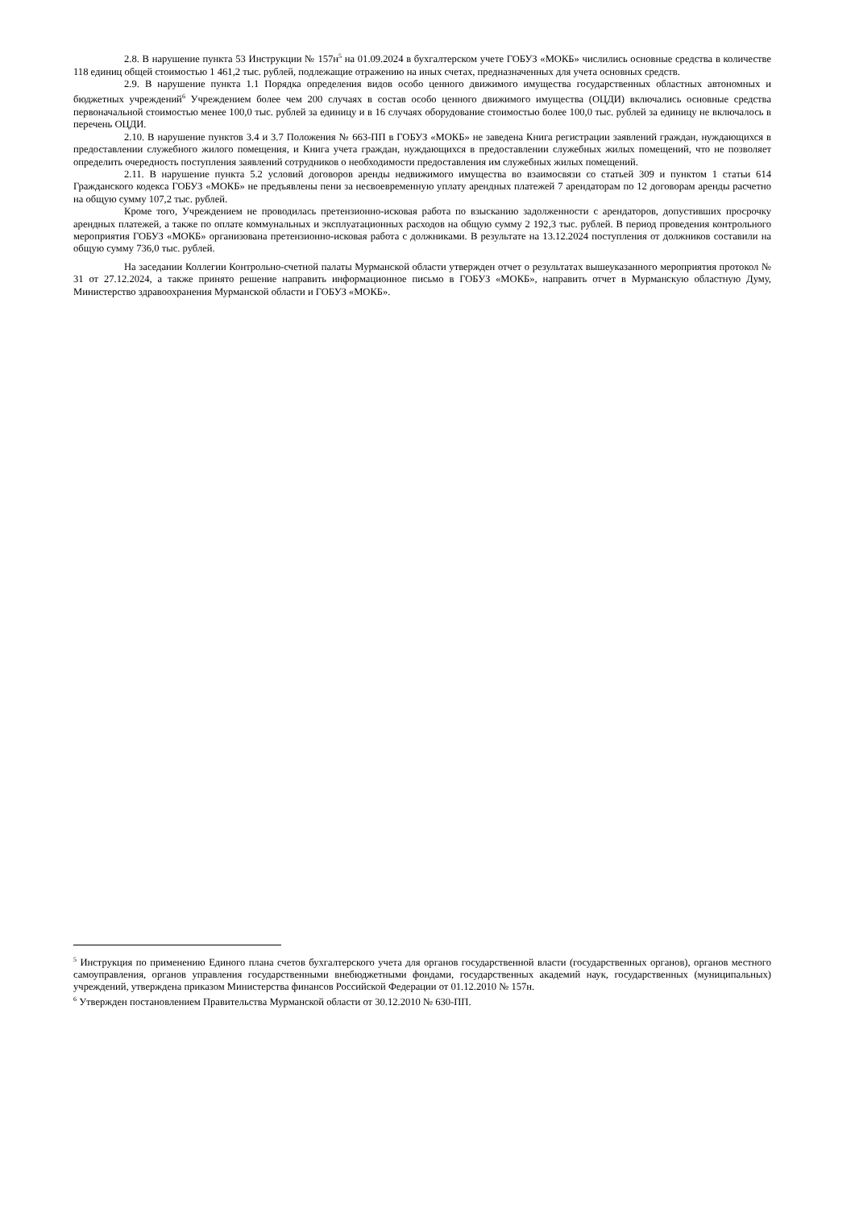2.8. В нарушение пункта 53 Инструкции № 157н<sup>5</sup> на 01.09.2024 в бухгалтерском учете ГОБУЗ «МОКБ» числились основные средства в количестве 118 единиц общей стоимостью 1 461,2 тыс. рублей, подлежащие отражению на иных счетах, предназначенных для учета основных средств.
2.9. В нарушение пункта 1.1 Порядка определения видов особо ценного движимого имущества государственных областных автономных и бюджетных учреждений<sup>6</sup> Учреждением более чем 200 случаях в состав особо ценного движимого имущества (ОЦДИ) включались основные средства первоначальной стоимостью менее 100,0 тыс. рублей за единицу и в 16 случаях оборудование стоимостью более 100,0 тыс. рублей за единицу не включалось в перечень ОЦДИ.
2.10. В нарушение пунктов 3.4 и 3.7 Положения № 663-ПП в ГОБУЗ «МОКБ» не заведена Книга регистрации заявлений граждан, нуждающихся в предоставлении служебного жилого помещения, и Книга учета граждан, нуждающихся в предоставлении служебных жилых помещений, что не позволяет определить очередность поступления заявлений сотрудников о необходимости предоставления им служебных жилых помещений.
2.11. В нарушение пункта 5.2 условий договоров аренды недвижимого имущества во взаимосвязи со статьей 309 и пунктом 1 статьи 614 Гражданского кодекса ГОБУЗ «МОКБ» не предъявлены пени за несвоевременную уплату арендных платежей 7 арендаторам по 12 договорам аренды расчетно на общую сумму 107,2 тыс. рублей.
Кроме того, Учреждением не проводилась претензионно-исковая работа по взысканию задолженности с арендаторов, допустивших просрочку арендных платежей, а также по оплате коммунальных и эксплуатационных расходов на общую сумму 2 192,3 тыс. рублей. В период проведения контрольного мероприятия ГОБУЗ «МОКБ» организована претензионно-исковая работа с должниками. В результате на 13.12.2024 поступления от должников составили на общую сумму 736,0 тыс. рублей.
На заседании Коллегии Контрольно-счетной палаты Мурманской области утвержден отчет о результатах вышеуказанного мероприятия протокол № 31 от 27.12.2024, а также принято решение направить информационное письмо в ГОБУЗ «МОКБ», направить отчет в Мурманскую областную Думу, Министерство здравоохранения Мурманской области и ГОБУЗ «МОКБ».
<sup>5</sup> Инструкция по применению Единого плана счетов бухгалтерского учета для органов государственной власти (государственных органов), органов местного самоуправления, органов управления государственными внебюджетными фондами, государственных академий наук, государственных (муниципальных) учреждений, утверждена приказом Министерства финансов Российской Федерации от 01.12.2010 № 157н.
<sup>6</sup> Утвержден постановлением Правительства Мурманской области от 30.12.2010 № 630-ПП.